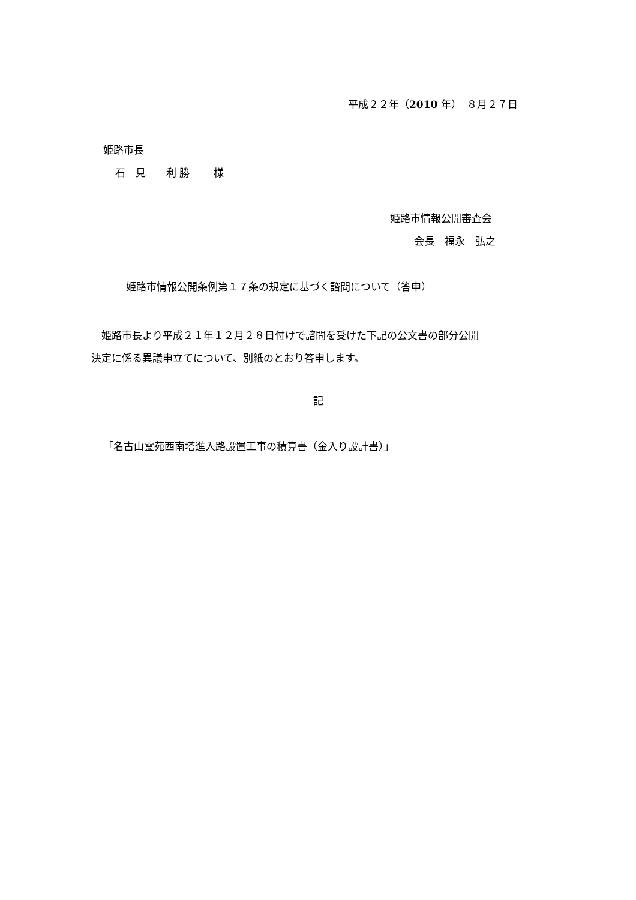平成２２年（2010 年）　８月２７日
姫路市長
石　見　　利 勝　　 様
姫路市情報公開審査会
会長　福永　弘之
姫路市情報公開条例第１７条の規定に基づく諮問について（答申）
　姫路市長より平成２１年１２月２８日付けで諮問を受けた下記の公文書の部分公開 決定に係る異議申立てについて、別紙のとおり答申します。
記
「名古山霊苑西南塔進入路設置工事の積算書（金入り設計書）」